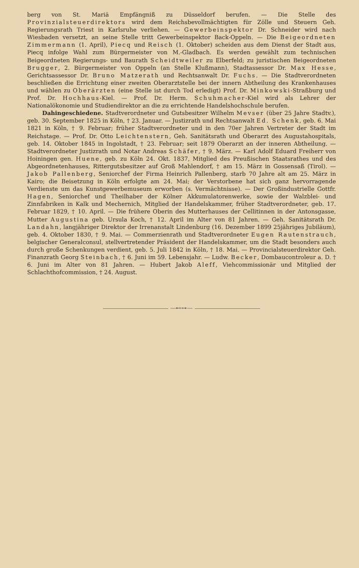berg von St. Mariä Empfängniß zu Düsseldorf berufen. — Die Stelle des Provinzialsteuerdirektors wird dem Reichsbevollmächtigten für Zölle und Steuern Geh. Regierungsrath Triest in Karlsruhe verliehen. — Gewerbeinspektor Dr. Schneider wird nach Wiesbaden versetzt, an seine Stelle tritt Gewerbeinspektor Back-Oppeln. — Die Beigeordneten Zimmermann (1. April), Piecq und Reisch (1. Oktober) scheiden aus dem Dienst der Stadt aus, Piecq infolge Wahl zum Bürgermeister von M.-Gladbach. Es werden gewählt zum technischen Beigeordneten Regierungs- und Baurath Scheidtweiler zu Elberfeld; zu juristischen Beigeordneten Brugger, 2. Bürgermeister von Oppeln (an Stelle Klußmann), Stadtassessor Dr. Max Hesse, Gerichtsassessor Dr. Bruno Matzerath und Rechtsanwalt Dr. Fuchs. — Die Stadtverordneten beschließen die Errichtung einer zweiten Oberarztstelle bei der innern Abtheilung des Krankenhauses und wählen zu Oberärzten (eine Stelle ist durch Tod erledigt) Prof. Dr. Minkowski-Straßburg und Prof. Dr. Hochhaus-Kiel. — Prof. Dr. Herm. Schuhmacher-Kiel wird als Lehrer der Nationalökonomie und Studiendirektor an die zu errichtende Handelshochschule berufen.
Dahingeschiedene. Stadtverordneter und Gutsbesitzer Wilhelm Mevser (über 25 Jahre Stadtv.), geb. 30. September 1825 in Köln, † 23. Januar. — Justizrath und Rechtsanwalt Ed. Schenk, geb. 6. Mai 1821 in Köln, † 9. Februar; früher Stadtverordneter und in den 70er Jahren Vertreter der Stadt im Reichstage. — Prof. Dr. Otto Leichtenstern, Geh. Sanitätsrath und Oberarzt des Augustahospitals, geb. 14. Oktober 1845 in Ingolstadt, † 23. Februar; seit 1879 Oberarzt an der inneren Abtheilung. — Stadtverordneter Justizrath und Notar Andreas Schäfer, † 9. März. — Karl Adolf Eduard Freiherr von Hoiningen gen. Huene, geb. zu Köln 24. Okt. 1837, Mitglied des Preußischen Staatsrathes und des Abgeordnetenhauses, Rittergutsbesitzer auf Groß Mahlendorf, † am 15. März in Gossensaß (Tirol). — Jakob Pallenberg, Seniorchef der Firma Heinrich Pallenberg, starb 70 Jahre alt am 25. März in Kairo; die Beisetzung in Köln erfolgte am 24. Mai; der Verstorbene hat sich ganz hervorragende Verdienste um das Kunstgewerbemuseum erworben (s. Vermächtnisse). — Der Großindustrielle Gottfr. Hagen, Seniorchef und Theilhaber der Kölner Akkumulatorenwerke, sowie der Walzblei- und Zinnfabriken in Kalk und Mechernich, Mitglied der Handelskammer, früher Stadtverordneter, geb. 17. Februar 1829, † 10. April. — Die frühere Oberin des Mutterhauses der Cellitinnen in der Antonsgasse, Mutter Augustina geb. Ursula Koch, † 12. April im Alter von 81 Jahren. — Geh. Sanitätsrath Dr. Landahn, langjähriger Direktor der Irrenanstalt Lindenburg (16. Dezember 1899 25jähriges Jubiläum), geb. 4. Oktober 1830, † 9. Mai. — Commerzienrath und Stadtverordneter Eugen Rautenstrauch, belgischer Generalconsul, stellvertretender Präsident der Handelskammer, um die Stadt besonders auch durch große Schenkungen verdient, geb. 5. Juli 1842 in Köln, † 18. Mai. — Provincialsteuerdirektor Geh. Finanzrath Georg Steinbach, † 6. Juni im 59. Lebensjahr. — Ludw. Becker, Dombaucontroleur a. D. † 6. Juni im Alter von 81 Jahren. — Hubert Jakob Aleff, Viehcommissionär und Mitglied der Schlachthofcommission, † 24. August.
—⊷⊶—